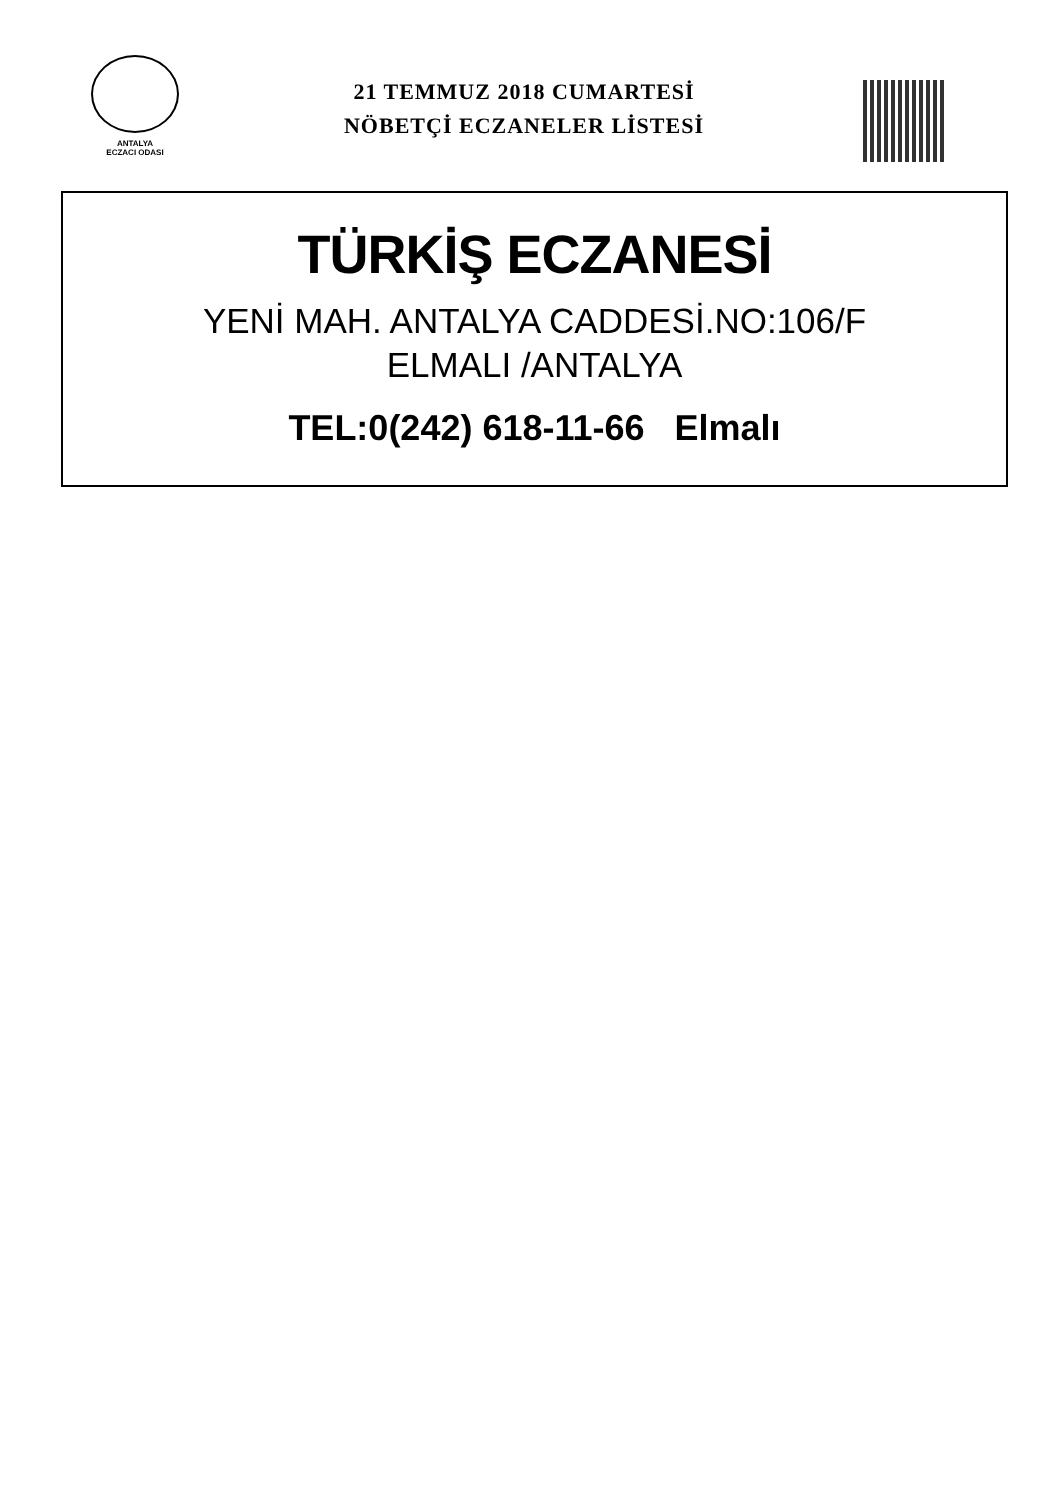ANTALYA
ECZACI ODASI
21 TEMMUZ 2018 CUMARTESİ
NÖBETÇİ ECZANELER LİSTESİ
TÜRKİŞ ECZANESİ
YENİ MAH. ANTALYA CADDESİ.NO:106/F
ELMALI /ANTALYA
TEL:0(242) 618-11-66 Elmalı